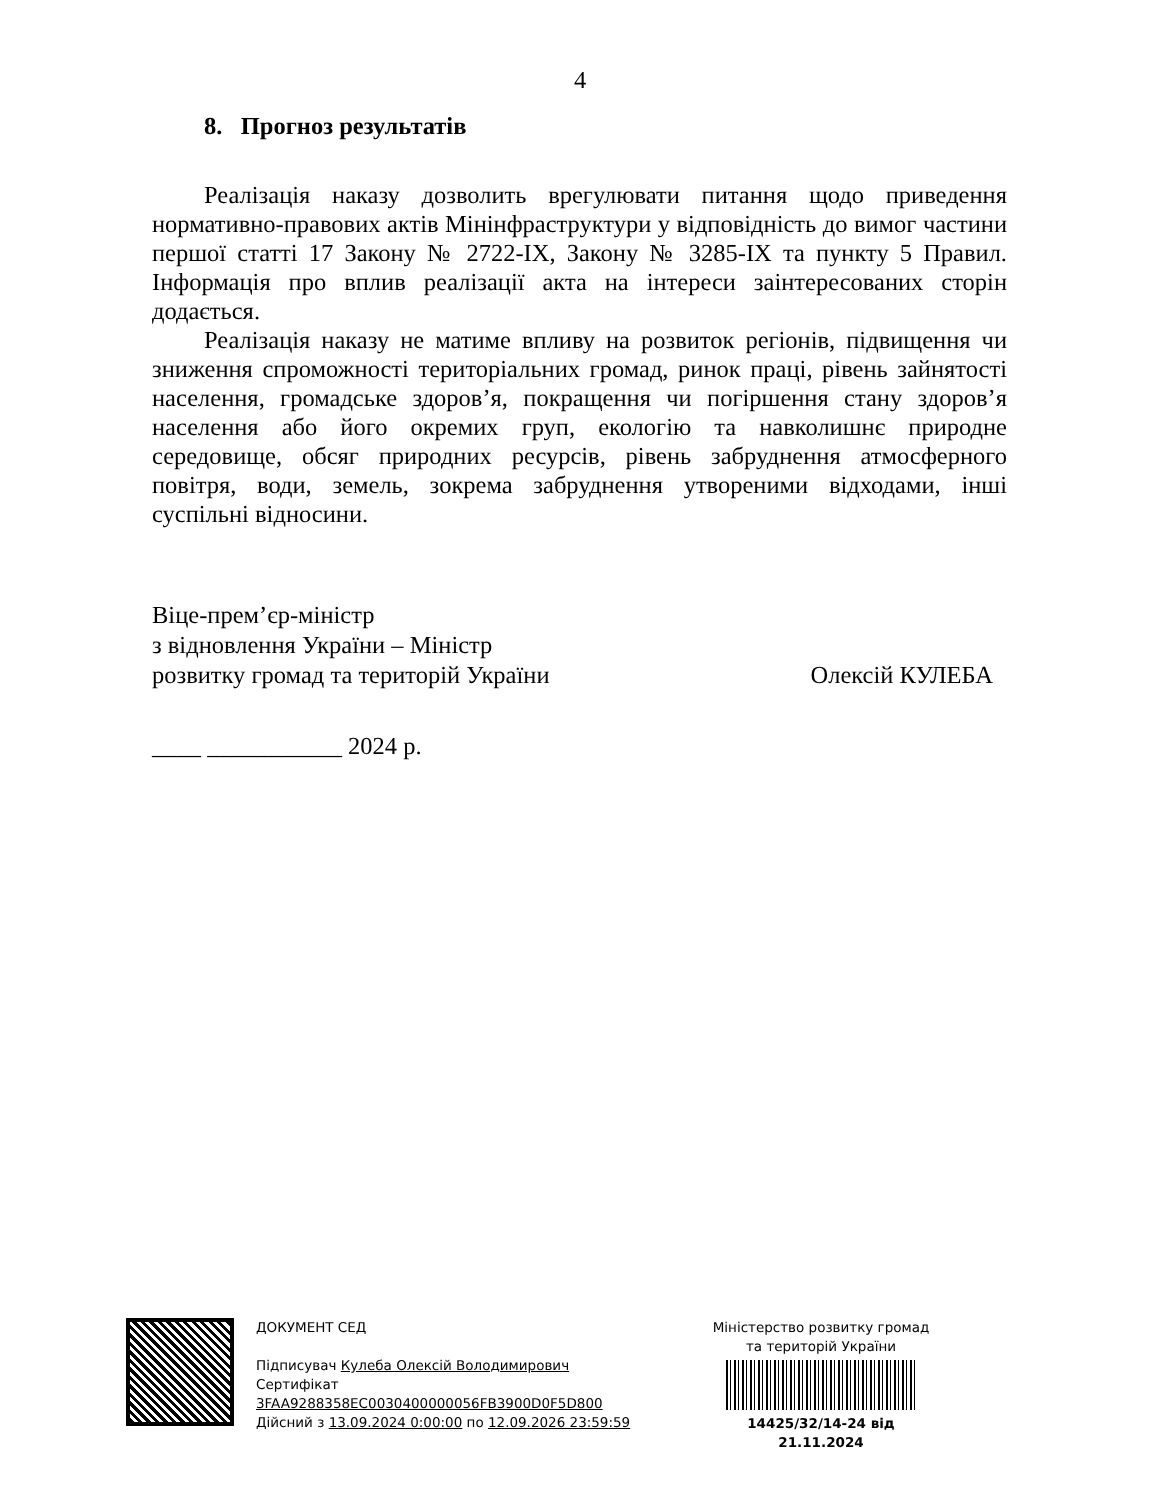4
8. Прогноз результатів
Реалізація наказу дозволить врегулювати питання щодо приведення нормативно-правових актів Мінінфраструктури у відповідність до вимог частини першої статті 17 Закону № 2722-IX, Закону № 3285-IX та пункту 5 Правил. Інформація про вплив реалізації акта на інтереси заінтересованих сторін додається.
Реалізація наказу не матиме впливу на розвиток регіонів, підвищення чи зниження спроможності територіальних громад, ринок праці, рівень зайнятості населення, громадське здоров’я, покращення чи погіршення стану здоров’я населення або його окремих груп, екологію та навколишнє природне середовище, обсяг природних ресурсів, рівень забруднення атмосферного повітря, води, земель, зокрема забруднення утвореними відходами, інші суспільні відносини.
Віце-прем’єр-міністр
з відновлення України – Міністр
розвитку громад та територій України Олексій КУЛЕБА
____ ___________ 2024 р.
ДОКУМЕНТ СЕД
Підписувач Кулеба Олексій Володимирович
Сертифікат 3FAA9288358EC0030400000056FB3900D0F5D800
Дійсний з 13.09.2024 0:00:00 по 12.09.2026 23:59:59
Міністерство розвитку громад
та територій України
14425/32/14-24 від 21.11.2024